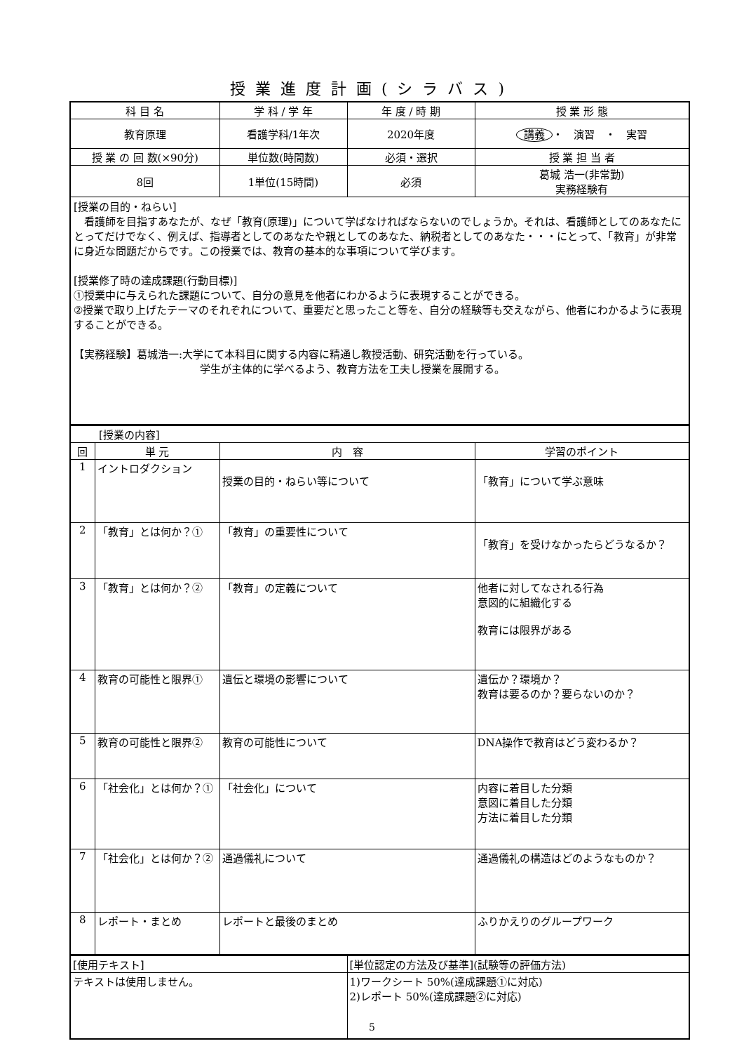授業進度計画(シラバス)
| 科 目 名 | 学 科 / 学 年 | 年 度 / 時 期 | 授 業 形 態 |
| --- | --- | --- | --- |
| 教育原理 | 看護学科/1年次 | 2020年度 | 講義 ・ 演習 ・ 実習 |
| 授 業 の 回 数(×90分) | 単位数(時間数) | 必須・選択 | 授 業 担 当 者 |
| 8回 | 1単位(15時間) | 必須 | 葛城 浩一(非常勤) 実務経験有 |
| [授業の目的・ねらい] 看護師を目指すあなたが、なぜ「教育(原理)」について学ばなければならないのでしょうか。それは、看護師としてのあなたにとってだけでなく、例えば、指導者としてのあなたや親としてのあなた、納税者としてのあなた・・・にとって、「教育」が非常に身近な問題だからです。この授業では、教育の基本的な事項について学びます。 [授業修了時の達成課題(行動目標)] ①授業中に与えられた課題について、自分の意見を他者にわかるように表現することができる。 ②授業で取り上げたテーマのそれぞれについて、重要だと思ったこと等を、自分の経験等も交えながら、他者にわかるように表現することができる。 【実務経験】葛城浩一:大学にて本科目に関する内容に精通し教授活動、研究活動を行っている。 学生が主体的に学べるよう、教育方法を工夫し授業を展開する。 | | | |
| [授業の内容] | | | |
| 回 | 単 元 | 内 容 | 学習のポイント |
| 1 | イントロダクション | 授業の目的・ねらい等について | 「教育」について学ぶ意味 |
| 2 | 「教育」とは何か？① | 「教育」の重要性について | 「教育」を受けなかったらどうなるか？ |
| 3 | 「教育」とは何か？② | 「教育」の定義について | 他者に対してなされる行為 意図的に組織化する 教育には限界がある |
| 4 | 教育の可能性と限界① | 遺伝と環境の影響について | 遺伝か？環境か？ 教育は要るのか？要らないのか？ |
| 5 | 教育の可能性と限界② | 教育の可能性について | DNA操作で教育はどう変わるか？ |
| 6 | 「社会化」とは何か？① | 「社会化」について | 内容に着目した分類 意図に着目した分類 方法に着目した分類 |
| 7 | 「社会化」とは何か？② | 通過儀礼について | 通過儀礼の構造はどのようなものか？ |
| 8 | レポート・まとめ | レポートと最後のまとめ | ふりかえりのグループワーク |
| [使用テキスト] | [単位認定の方法及び基準](試験等の評価方法) |
| テキストは使用しません。 | 1)ワークシート 50%(達成課題①に対応) 2)レポート 50%(達成課題②に対応) |
5